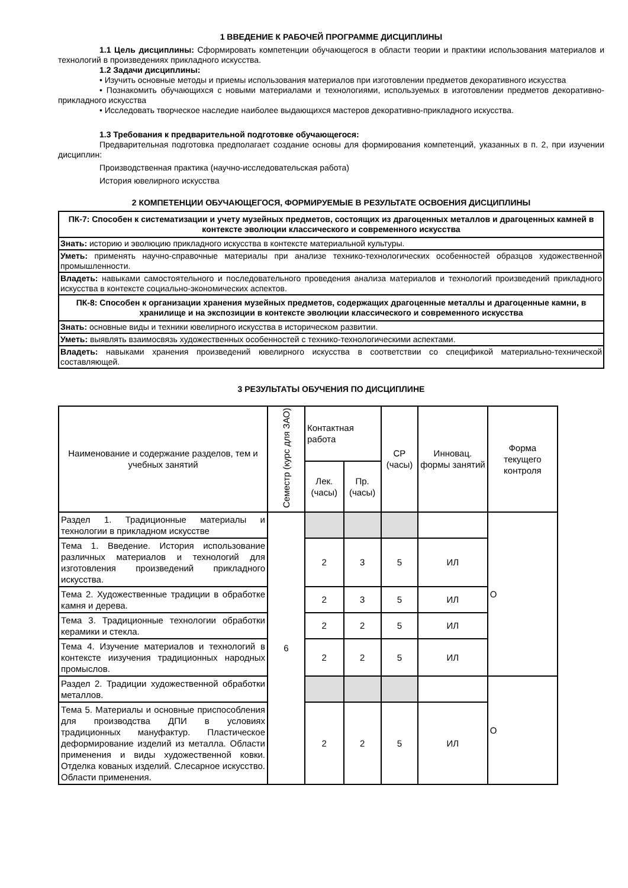1 ВВЕДЕНИЕ К РАБОЧЕЙ ПРОГРАММЕ ДИСЦИПЛИНЫ
1.1 Цель дисциплины: Сформировать компетенции обучающегося в области теории и практики использования материалов и технологий в произведениях прикладного искусства.
1.2 Задачи дисциплины:
• Изучить основные методы и приемы использования материалов при изготовлении предметов декоративного искусства
• Познакомить обучающихся с новыми материалами и технологиями, используемых в изготовлении предметов декоративно-прикладного искусства
• Исследовать творческое наследие наиболее выдающихся мастеров декоративно-прикладного искусства.
1.3 Требования к предварительной подготовке обучающегося:
Предварительная подготовка предполагает создание основы для формирования компетенций, указанных в п. 2, при изучении дисциплин:
Производственная практика (научно-исследовательская работа)
История ювелирного искусства
2 КОМПЕТЕНЦИИ ОБУЧАЮЩЕГОСЯ, ФОРМИРУЕМЫЕ В РЕЗУЛЬТАТЕ ОСВОЕНИЯ ДИСЦИПЛИНЫ
| ПК-7: Способен к систематизации и учету музейных предметов, состоящих из драгоценных металлов и драгоценных камней в контексте эволюции классического и современного искусства |
| Знать: историю и эволюцию прикладного искусства в контексте материальной культуры. |
| Уметь: применять научно-справочные материалы при анализе технико-технологических особенностей образцов художественной промышленности. |
| Владеть: навыками самостоятельного и последовательного проведения анализа материалов и технологий произведений прикладного искусства в контексте социально-экономических аспектов. |
| ПК-8: Способен к организации хранения музейных предметов, содержащих драгоценные металлы и драгоценные камни, в хранилище и на экспозиции в контексте эволюции классического и современного искусства |
| Знать: основные виды и техники ювелирного искусства в историческом развитии. |
| Уметь: выявлять взаимосвязь художественных особенностей с технико-технологическими аспектами. |
| Владеть: навыками хранения произведений ювелирного искусства в соответствии со спецификой материально-технической составляющей. |
3 РЕЗУЛЬТАТЫ ОБУЧЕНИЯ ПО ДИСЦИПЛИНЕ
| Наименование и содержание разделов, тем и учебных занятий | Семестр (курс для ЗАО) | Контактная работа | | СР (часы) | Инновац. формы занятий | Форма текущего контроля |
| --- | --- | --- | --- | --- | --- | --- |
| | | Лек. (часы) | Пр. (часы) | | | |
| Раздел 1. Традиционные материалы и технологии в прикладном искусстве | 6 | | | | | О |
| Тема 1. Введение. История использование различных материалов и технологий для изготовления произведений прикладного искусства. | | 2 | 3 | 5 | ИЛ | |
| Тема 2. Художественные традиции в обработке камня и дерева. | | 2 | 3 | 5 | ИЛ | |
| Тема 3. Традиционные технологии обработки керамики и стекла. | | 2 | 2 | 5 | ИЛ | |
| Тема 4. Изучение материалов и технологий в контексте иизучения традиционных народных промыслов. | | 2 | 2 | 5 | ИЛ | |
| Раздел 2. Традиции художественной обработки металлов. | | | | | | О |
| Тема 5. Материалы и основные приспособления для производства ДПИ в условиях традиционных мануфактур. Пластическое деформирование изделий из металла. Области применения и виды художественной ковки. Отделка кованых изделий. Слесарное искусство. Области применения. | | 2 | 2 | 5 | ИЛ | |